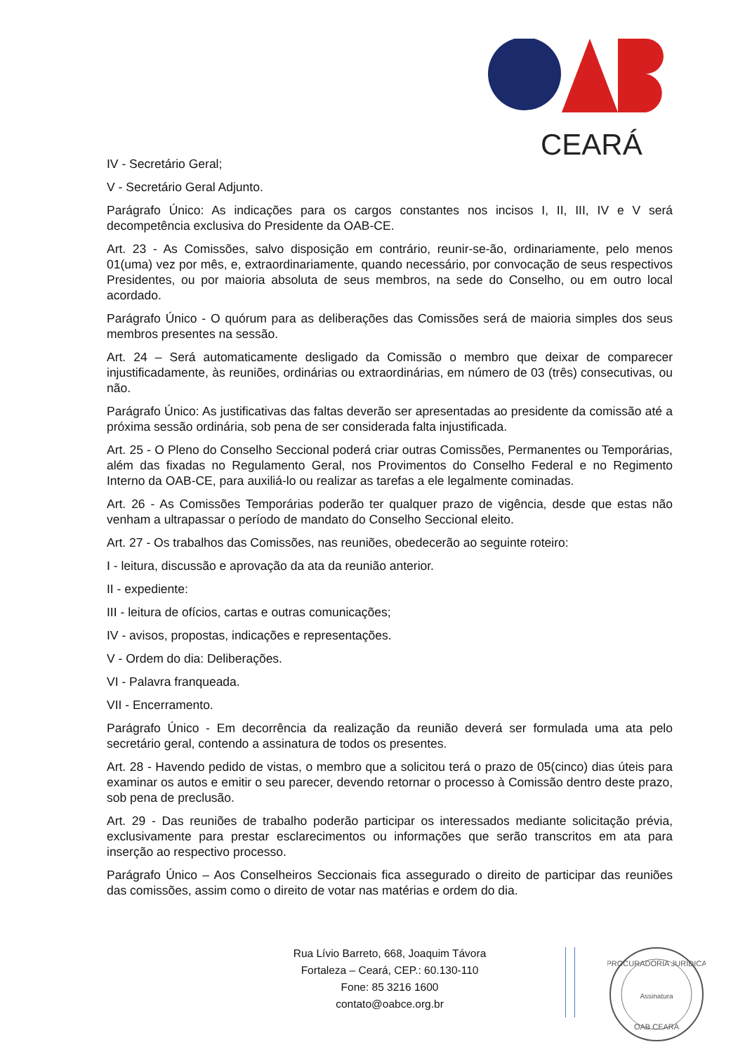CEARÁ
IV - Secretário Geral;
V - Secretário Geral Adjunto.
Parágrafo Único: As indicações para os cargos constantes nos incisos I, II, III, IV e V será decompetência exclusiva do Presidente da OAB-CE.
Art. 23 - As Comissões, salvo disposição em contrário, reunir-se-ão, ordinariamente, pelo menos 01(uma) vez por mês, e, extraordinariamente, quando necessário, por convocação de seus respectivos Presidentes, ou por maioria absoluta de seus membros, na sede do Conselho, ou em outro local acordado.
Parágrafo Único - O quórum para as deliberações das Comissões será de maioria simples dos seus membros presentes na sessão.
Art. 24 – Será automaticamente desligado da Comissão o membro que deixar de comparecer injustificadamente, às reuniões, ordinárias ou extraordinárias, em número de 03 (três) consecutivas, ou não.
Parágrafo Único: As justificativas das faltas deverão ser apresentadas ao presidente da comissão até a próxima sessão ordinária, sob pena de ser considerada falta injustificada.
Art. 25 - O Pleno do Conselho Seccional poderá criar outras Comissões, Permanentes ou Temporárias, além das fixadas no Regulamento Geral, nos Provimentos do Conselho Federal e no Regimento Interno da OAB-CE, para auxiliá-lo ou realizar as tarefas a ele legalmente cominadas.
Art. 26 - As Comissões Temporárias poderão ter qualquer prazo de vigência, desde que estas não venham a ultrapassar o período de mandato do Conselho Seccional eleito.
Art. 27 - Os trabalhos das Comissões, nas reuniões, obedecerão ao seguinte roteiro:
I - leitura, discussão e aprovação da ata da reunião anterior.
II - expediente:
III - leitura de ofícios, cartas e outras comunicações;
IV - avisos, propostas, indicações e representações.
V - Ordem do dia: Deliberações.
VI - Palavra franqueada.
VII - Encerramento.
Parágrafo Único - Em decorrência da realização da reunião deverá ser formulada uma ata pelo secretário geral, contendo a assinatura de todos os presentes.
Art. 28 - Havendo pedido de vistas, o membro que a solicitou terá o prazo de 05(cinco) dias úteis para examinar os autos e emitir o seu parecer, devendo retornar o processo à Comissão dentro deste prazo, sob pena de preclusão.
Art. 29 - Das reuniões de trabalho poderão participar os interessados mediante solicitação prévia, exclusivamente para prestar esclarecimentos ou informações que serão transcritos em ata para inserção ao respectivo processo.
Parágrafo Único – Aos Conselheiros Seccionais fica assegurado o direito de participar das reuniões das comissões, assim como o direito de votar nas matérias e ordem do dia.
Rua Lívio Barreto, 668, Joaquim Távora
Fortaleza – Ceará, CEP.: 60.130-110
Fone: 85 3216 1600
contato@oabce.org.br
PROCURADORIA JURÍDICA
Assinatura
OAB CEARÁ